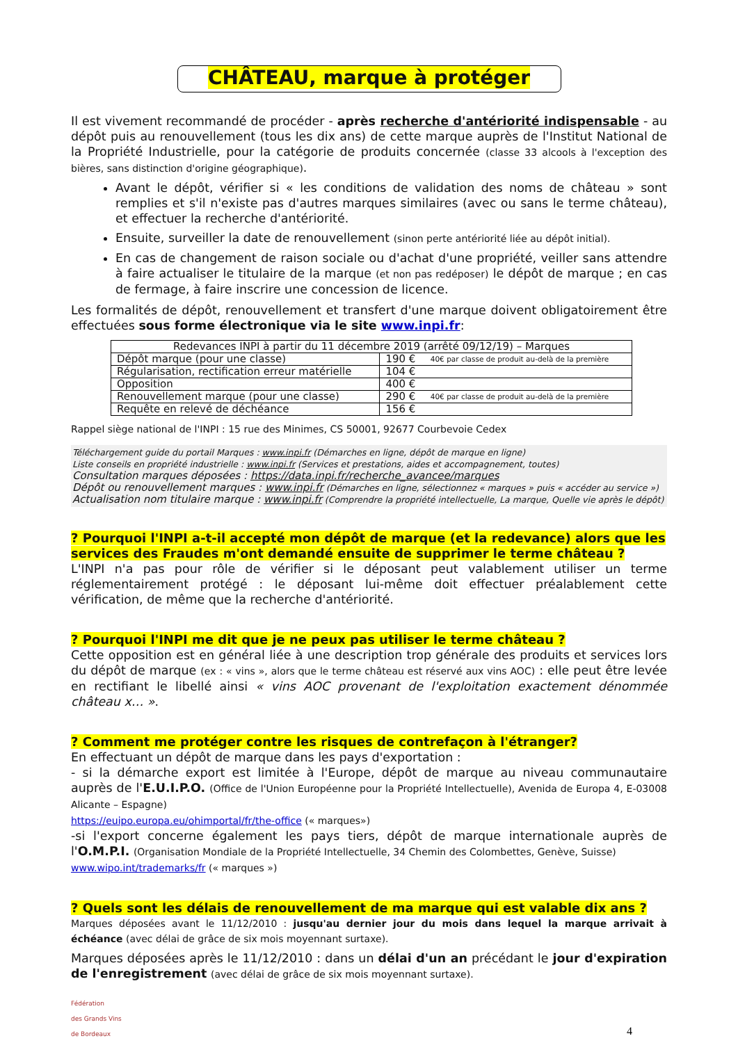CHÂTEAU, marque à protéger
Il est vivement recommandé de procéder - après recherche d'antériorité indispensable - au dépôt puis au renouvellement (tous les dix ans) de cette marque auprès de l'Institut National de la Propriété Industrielle, pour la catégorie de produits concernée (classe 33 alcools à l'exception des bières, sans distinction d'origine géographique).
Avant le dépôt, vérifier si « les conditions de validation des noms de château » sont remplies et s'il n'existe pas d'autres marques similaires (avec ou sans le terme château), et effectuer la recherche d'antériorité.
Ensuite, surveiller la date de renouvellement (sinon perte antériorité liée au dépôt initial).
En cas de changement de raison sociale ou d'achat d'une propriété, veiller sans attendre à faire actualiser le titulaire de la marque (et non pas redéposer) le dépôt de marque ; en cas de fermage, à faire inscrire une concession de licence.
Les formalités de dépôt, renouvellement et transfert d'une marque doivent obligatoirement être effectuées sous forme électronique via le site www.inpi.fr:
| Redevances INPI à partir du 11 décembre 2019 (arrêté 09/12/19) – Marques | | |
| Dépôt marque (pour une classe) | 190 € | 40€ par classe de produit au-delà de la première |
| Régularisation, rectification erreur matérielle | 104 € | |
| Opposition | 400 € | |
| Renouvellement marque (pour une classe) | 290 € | 40€ par classe de produit au-delà de la première |
| Requête en relevé de déchéance | 156 € | |
Rappel siège national de l'INPI : 15 rue des Minimes, CS 50001, 92677 Courbevoie Cedex
Téléchargement guide du portail Marques : www.inpi.fr (Démarches en ligne, dépôt de marque en ligne)
Liste conseils en propriété industrielle : www.inpi.fr (Services et prestations, aides et accompagnement, toutes)
Consultation marques déposées : https://data.inpi.fr/recherche_avancee/marques
Dépôt ou renouvellement marques : www.inpi.fr (Démarches en ligne, sélectionnez « marques » puis « accéder au service »)
Actualisation nom titulaire marque : www.inpi.fr (Comprendre la propriété intellectuelle, La marque, Quelle vie après le dépôt)
? Pourquoi l'INPI a-t-il accepté mon dépôt de marque (et la redevance) alors que les services des Fraudes m'ont demandé ensuite de supprimer le terme château ?
L'INPI n'a pas pour rôle de vérifier si le déposant peut valablement utiliser un terme réglementairement protégé : le déposant lui-même doit effectuer préalablement cette vérification, de même que la recherche d'antériorité.
? Pourquoi l'INPI me dit que je ne peux pas utiliser le terme château ?
Cette opposition est en général liée à une description trop générale des produits et services lors du dépôt de marque (ex : « vins », alors que le terme château est réservé aux vins AOC) : elle peut être levée en rectifiant le libellé ainsi « vins AOC provenant de l'exploitation exactement dénommée château x… ».
? Comment me protéger contre les risques de contrefaçon à l'étranger?
En effectuant un dépôt de marque dans les pays d'exportation :
- si la démarche export est limitée à l'Europe, dépôt de marque au niveau communautaire auprès de l'E.U.I.P.O. (Office de l'Union Européenne pour la Propriété Intellectuelle), Avenida de Europa 4, E-03008 Alicante – Espagne)
https://euipo.europa.eu/ohimportal/fr/the-office (« marques»)
-si l'export concerne également les pays tiers, dépôt de marque internationale auprès de l'O.M.P.I. (Organisation Mondiale de la Propriété Intellectuelle, 34 Chemin des Colombettes, Genève, Suisse)
www.wipo.int/trademarks/fr (« marques »)
? Quels sont les délais de renouvellement de ma marque qui est valable dix ans ?
Marques déposées avant le 11/12/2010 : jusqu'au dernier jour du mois dans lequel la marque arrivait à échéance (avec délai de grâce de six mois moyennant surtaxe).
Marques déposées après le 11/12/2010 : dans un délai d'un an précédant le jour d'expiration de l'enregistrement (avec délai de grâce de six mois moyennant surtaxe).
Fédération
des Grands Vins
de Bordeaux
4